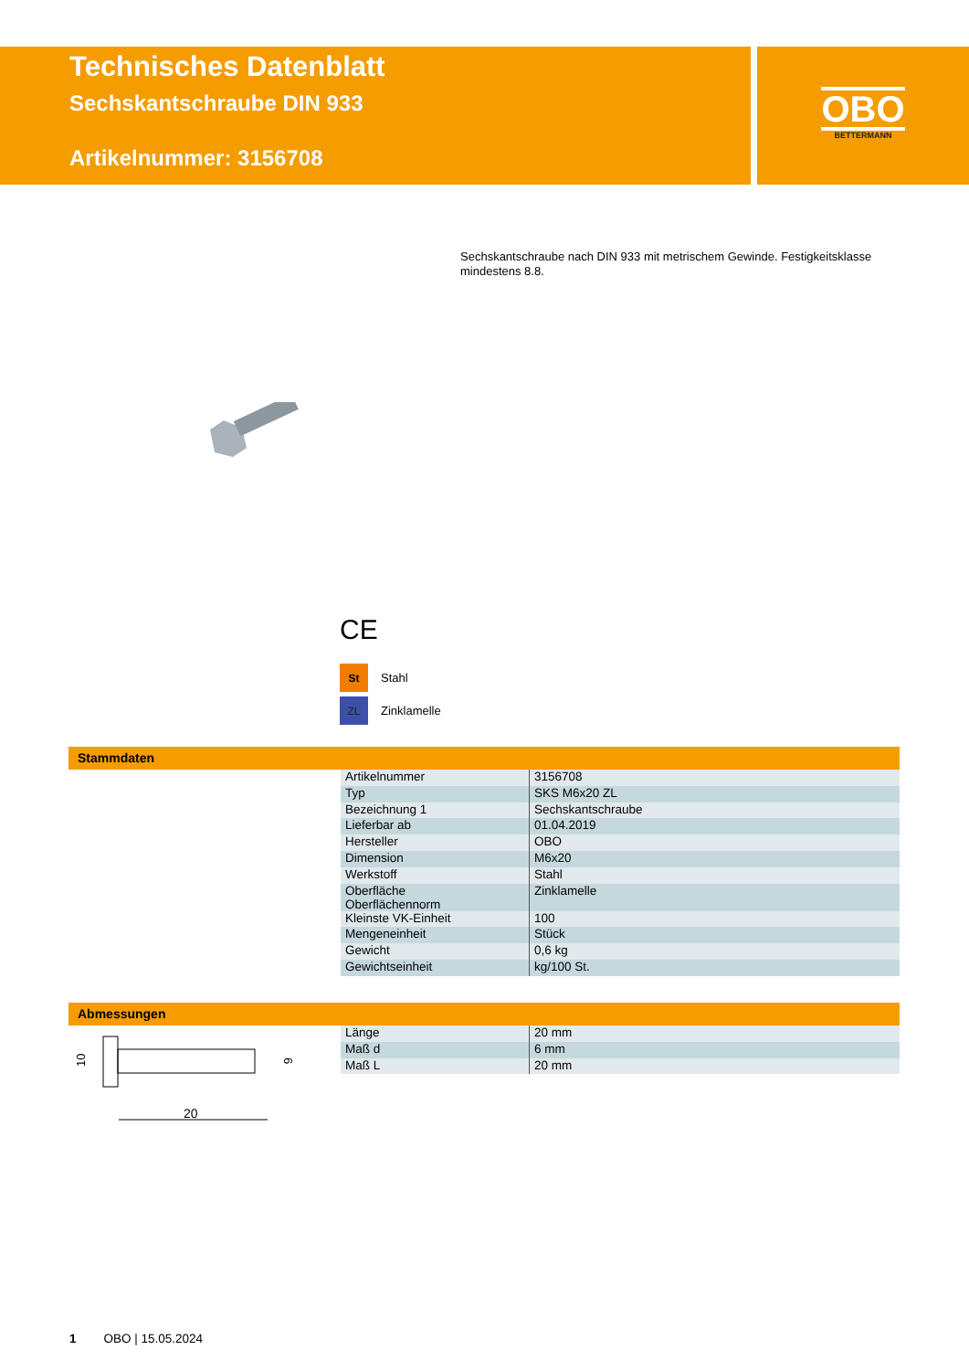Technisches Datenblatt
Sechskantschraube DIN 933
Artikelnummer: 3156708
OBO
BETTERMANN
Sechskantschraube nach DIN 933 mit metrischem Gewinde. Festigkeitsklasse mindestens 8.8.
CE
St Stahl
ZL Zinklamelle
Stammdaten
| Artikelnummer | 3156708 |
| Typ | SKS M6x20 ZL |
| Bezeichnung 1 | Sechskantschraube |
| Lieferbar ab | 01.04.2019 |
| Hersteller | OBO |
| Dimension | M6x20 |
| Werkstoff | Stahl |
| Oberfläche Oberflächennorm | Zinklamelle |
| Kleinste VK-Einheit | 100 |
| Mengeneinheit | Stück |
| Gewicht | 0,6 kg |
| Gewichtseinheit | kg/100 St. |
Abmessungen
20
10
6
| Länge | 20 mm |
| Maß d | 6 mm |
| Maß L | 20 mm |
1 OBO | 15.05.2024